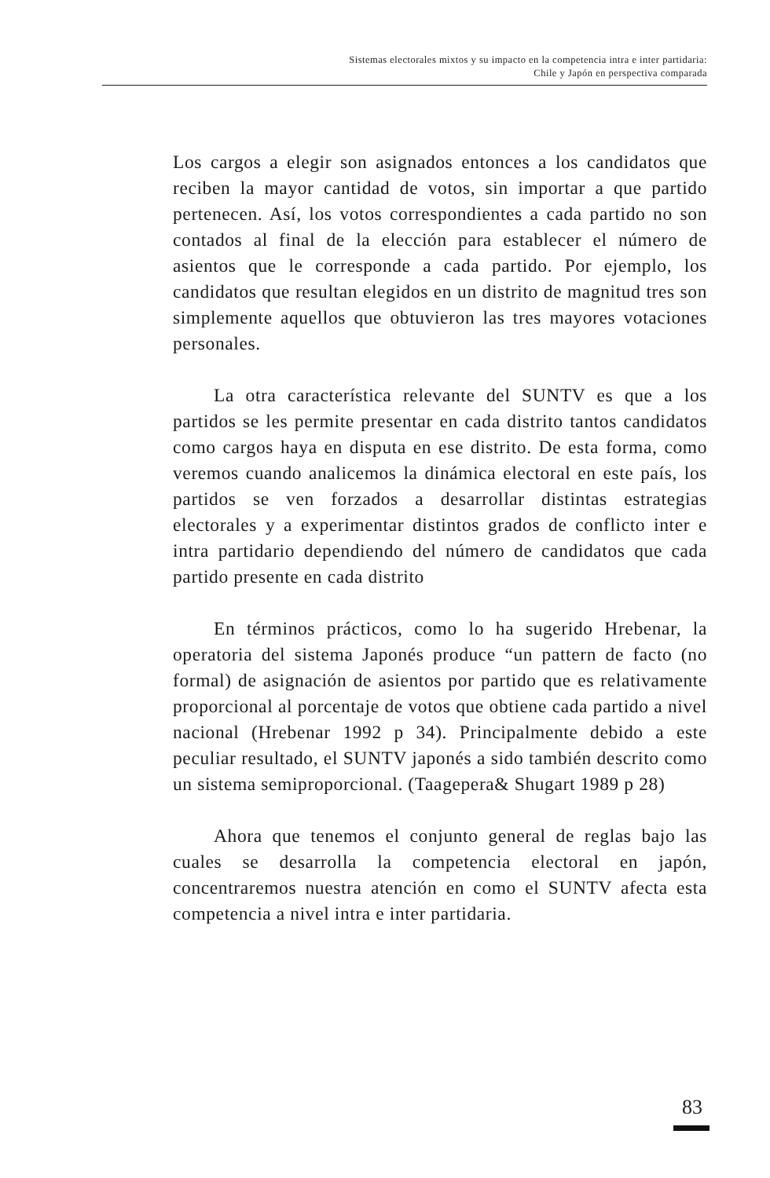Sistemas electorales mixtos y su impacto en la competencia intra e inter partidaria:
Chile y Japón en perspectiva comparada
Los cargos a elegir son asignados entonces a los candidatos que reciben la mayor cantidad de votos, sin importar a que partido pertenecen. Así, los votos correspondientes a cada partido no son contados al final de la elección para establecer el número de asientos que le corresponde a cada partido. Por ejemplo, los candidatos que resultan elegidos en un distrito de magnitud tres son simplemente aquellos que obtuvieron las tres mayores votaciones personales.
La otra característica relevante del SUNTV es que a los partidos se les permite presentar en cada distrito tantos candidatos como cargos haya en disputa en ese distrito. De esta forma, como veremos cuando analicemos la dinámica electoral en este país, los partidos se ven forzados a desarrollar distintas estrategias electorales y a experimentar distintos grados de conflicto inter e intra partidario dependiendo del número de candidatos que cada partido presente en cada distrito
En términos prácticos, como lo ha sugerido Hrebenar, la operatoria del sistema Japonés produce “un pattern de facto (no formal) de asignación de asientos por partido que es relativamente proporcional al porcentaje de votos que obtiene cada partido a nivel nacional (Hrebenar 1992 p 34). Principalmente debido a este peculiar resultado, el SUNTV japonés a sido también descrito como un sistema semiproporcional. (Taagepera& Shugart 1989 p 28)
Ahora que tenemos el conjunto general de reglas bajo las cuales se desarrolla la competencia electoral en japón, concentraremos nuestra atención en como el SUNTV afecta esta competencia a nivel intra e inter partidaria.
83